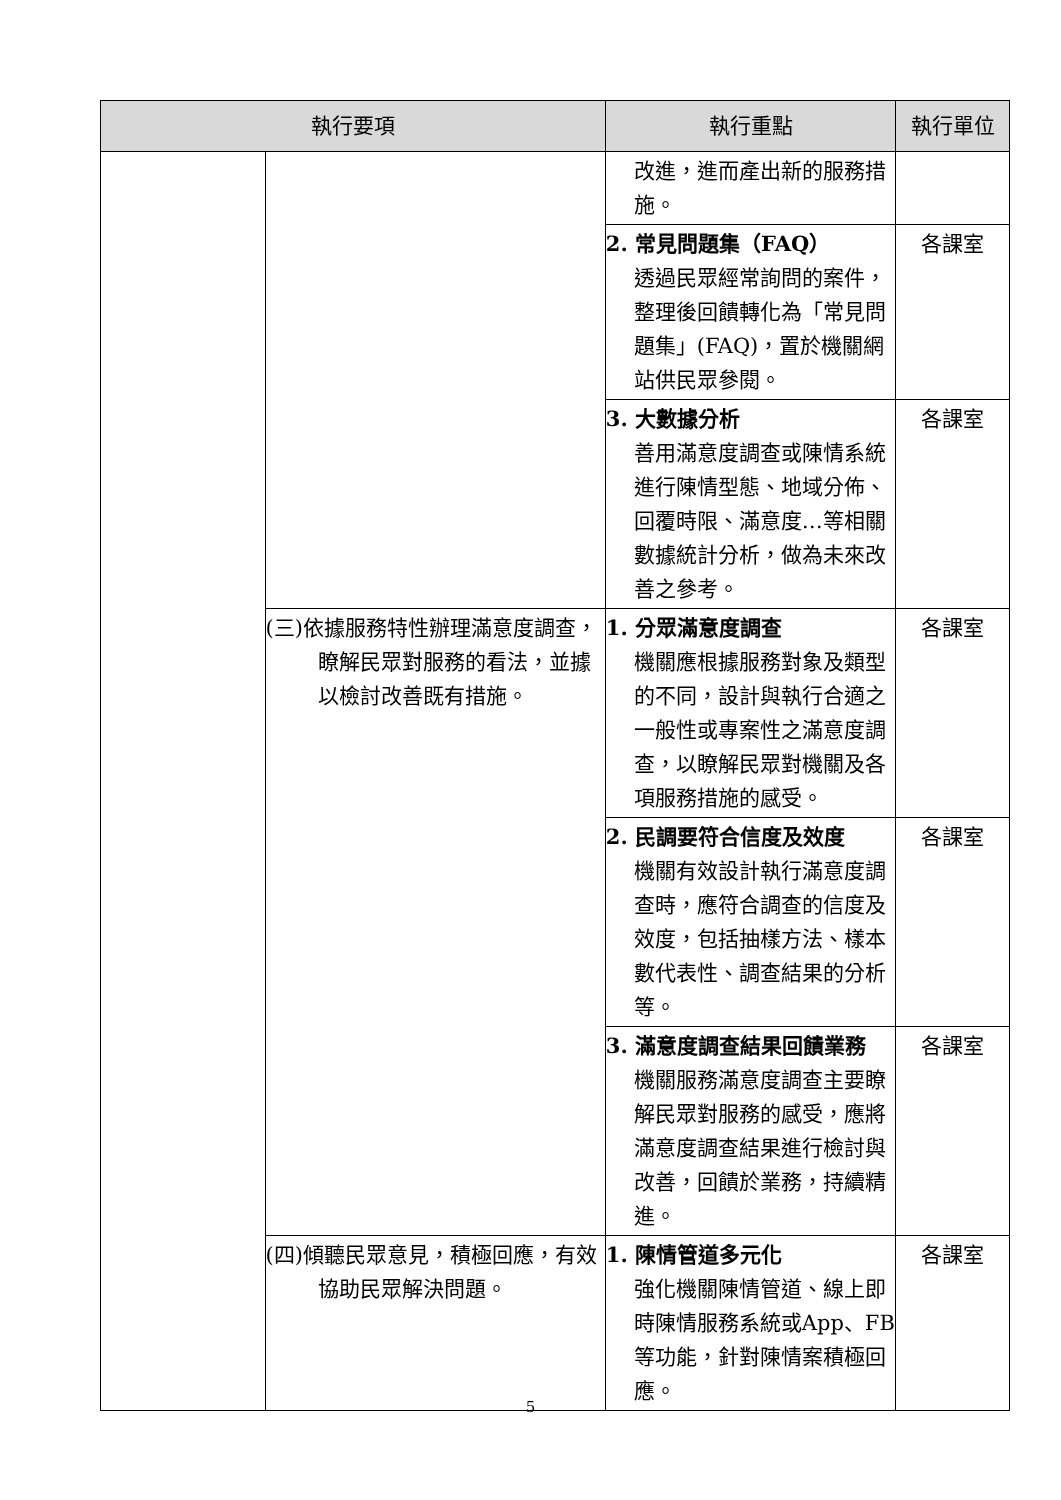| 執行要項 | | 執行重點 | 執行單位 |
| --- | --- | --- | --- |
| | | 改進，進而產出新的服務措施。 | |
| | | 2. 常見問題集（FAQ） 透過民眾經常詢問的案件，整理後回饋轉化為「常見問題集」(FAQ)，置於機關網站供民眾參閱。 | 各課室 |
| | | 3. 大數據分析 善用滿意度調查或陳情系統進行陳情型態、地域分佈、回覆時限、滿意度…等相關數據統計分析，做為未來改善之參考。 | 各課室 |
| | (三)依據服務特性辦理滿意度調查，瞭解民眾對服務的看法，並據以檢討改善既有措施。 | 1. 分眾滿意度調查 機關應根據服務對象及類型的不同，設計與執行合適之一般性或專案性之滿意度調查，以瞭解民眾對機關及各項服務措施的感受。 | 各課室 |
| | | 2. 民調要符合信度及效度 機關有效設計執行滿意度調查時，應符合調查的信度及效度，包括抽樣方法、樣本數代表性、調查結果的分析等。 | 各課室 |
| | | 3. 滿意度調查結果回饋業務 機關服務滿意度調查主要瞭解民眾對服務的感受，應將滿意度調查結果進行檢討與改善，回饋於業務，持續精進。 | 各課室 |
| | (四)傾聽民眾意見，積極回應，有效協助民眾解決問題。 | 1. 陳情管道多元化 強化機關陳情管道、線上即時陳情服務系統或App、FB 等功能，針對陳情案積極回應。 | 各課室 |
5